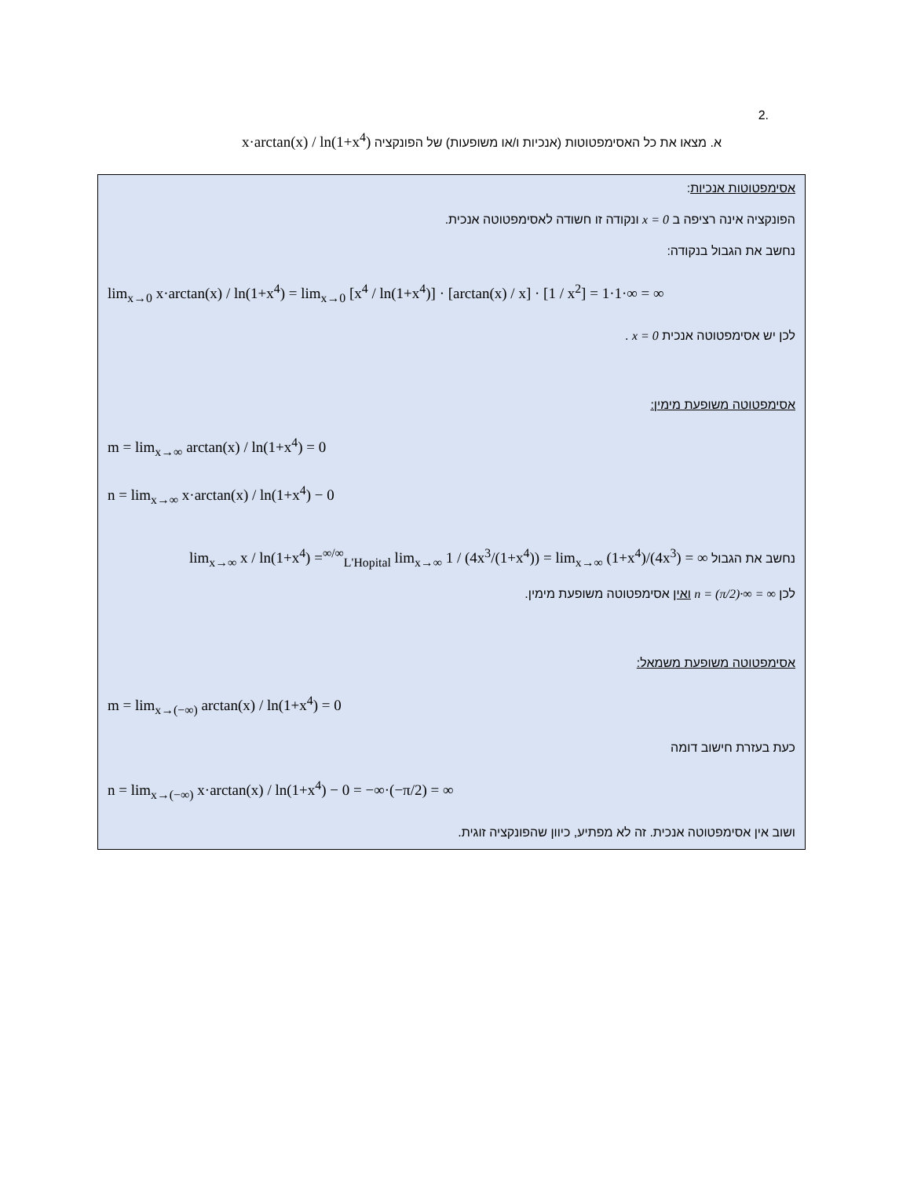.2
א. מצאו את כל האסימפטוטות (אנכיות ו/או משופעות) של הפונקציה x·arctan(x) / ln(1+x<sup>4</sup>)
אסימפטוטות אנכיות:
הפונקציה אינה רציפה ב x = 0 ונקודה זו חשודה לאסימפטוטה אנכית.
נחשב את הגבול בנקודה:
lim<sub>x→0</sub> x·arctan(x) / ln(1+x<sup>4</sup>) = lim<sub>x→0</sub> [x<sup>4</sup> / ln(1+x<sup>4</sup>)] · [arctan(x) / x] · [1 / x<sup>2</sup>] = 1·1·∞ = ∞
לכן יש אסימפטוטה אנכית x = 0 .
אסימפטוטה משופעת מימין:
m = lim<sub>x→∞</sub> arctan(x) / ln(1+x<sup>4</sup>) = 0
n = lim<sub>x→∞</sub> x·arctan(x) / ln(1+x<sup>4</sup>) − 0
נחשב את הגבול lim<sub>x→∞</sub> x / ln(1+x<sup>4</sup>) =<sup>∞/∞</sup><sub>L'Hopital</sub> lim<sub>x→∞</sub> 1 / (4x<sup>3</sup>/(1+x<sup>4</sup>)) = lim<sub>x→∞</sub> (1+x<sup>4</sup>)/(4x<sup>3</sup>) = ∞
לכן n = (π/2)·∞ = ∞ ואין אסימפטוטה משופעת מימין.
אסימפטוטה משופעת משמאל:
m = lim<sub>x→(−∞)</sub> arctan(x) / ln(1+x<sup>4</sup>) = 0
כעת בעזרת חישוב דומה
n = lim<sub>x→(−∞)</sub> x·arctan(x) / ln(1+x<sup>4</sup>) − 0 = −∞·(−π/2) = ∞
ושוב אין אסימפטוטה אנכית. זה לא מפתיע, כיוון שהפונקציה זוגית.